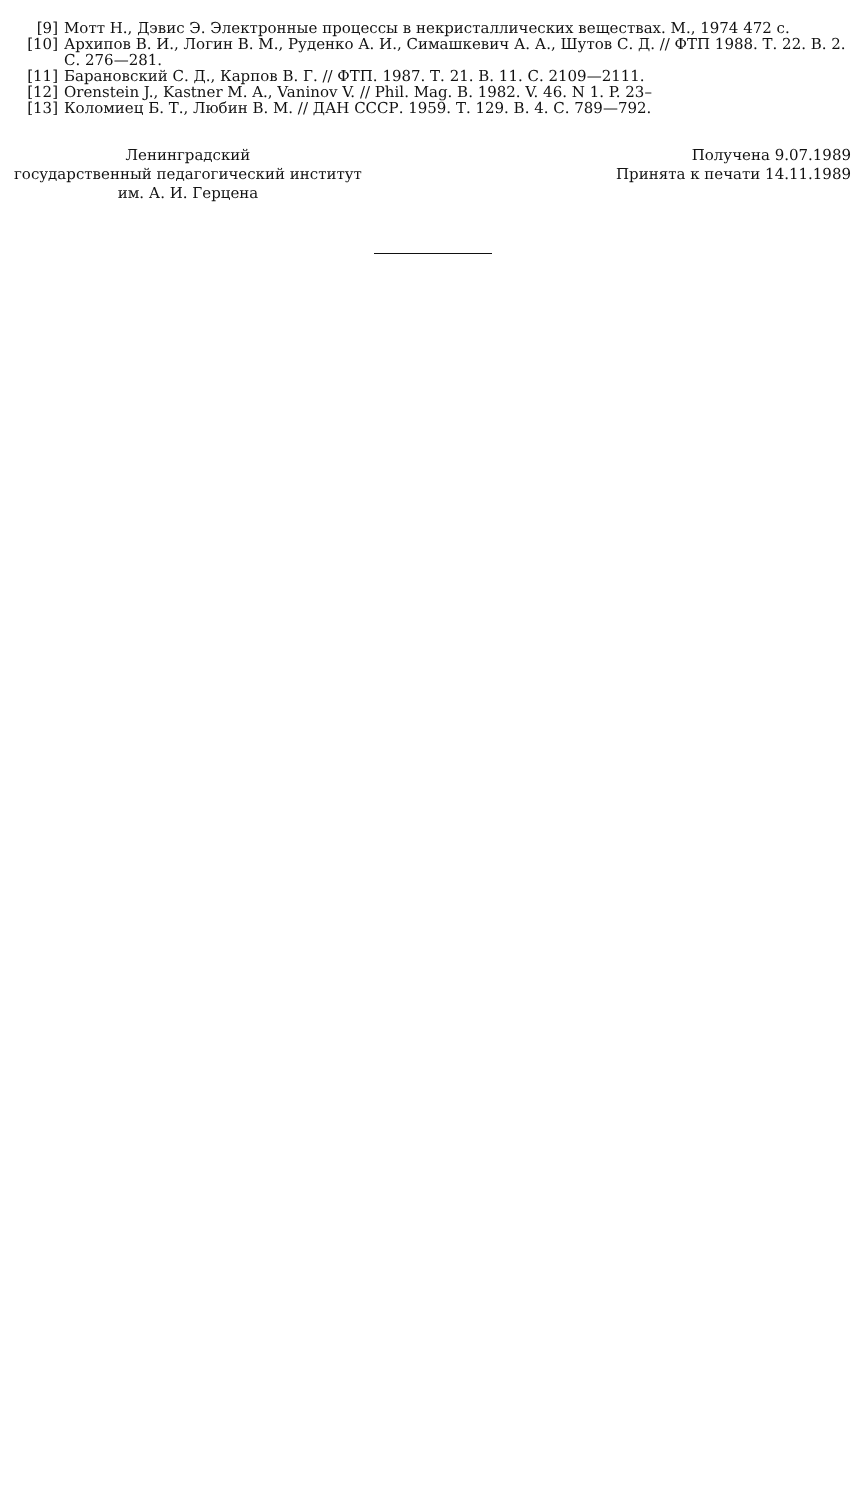[9] Мотт Н., Дэвис Э. Электронные процессы в некристаллических веществах. М., 1974 472 с.
[10] Архипов В. И., Логин В. М., Руденко А. И., Симашкевич А. А., Шутов С. Д. // ФТП 1988. Т. 22. В. 2. С. 276—281.
[11] Барановский С. Д., Карпов В. Г. // ФТП. 1987. Т. 21. В. 11. С. 2109—2111.
[12] Orenstein J., Kastner M. A., Vaninov V. // Phil. Mag. B. 1982. V. 46. N 1. P. 23–
[13] Коломиец Б. Т., Любин В. М. // ДАН СССР. 1959. Т. 129. В. 4. С. 789—792.
Ленинградский
государственный педагогический институт
им. А. И. Герцена
Получена 9.07.1989
Принята к печати 14.11.1989